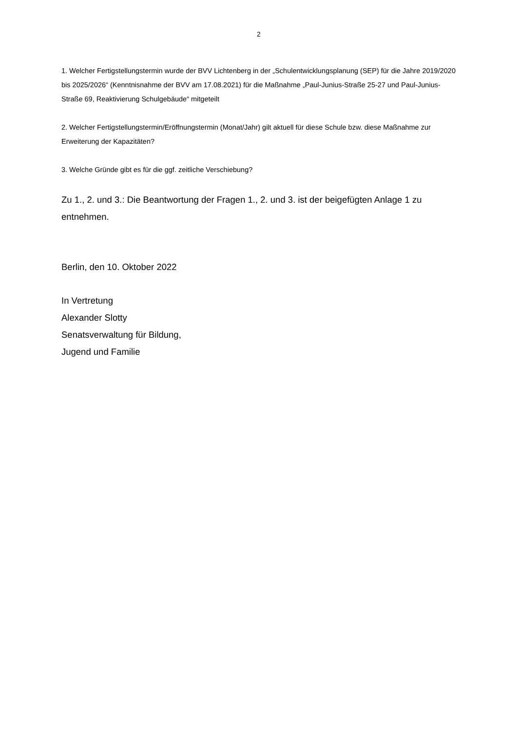2
1. Welcher Fertigstellungstermin wurde der BVV Lichtenberg in der „Schulentwicklungsplanung (SEP) für die Jahre 2019/2020 bis 2025/2026“ (Kenntnisnahme der BVV am 17.08.2021) für die Maßnahme „Paul-Junius-Straße 25-27 und Paul-Junius-Straße 69, Reaktivierung Schulgebäude“ mitgeteilt
2. Welcher Fertigstellungstermin/Eröffnungstermin (Monat/Jahr) gilt aktuell für diese Schule bzw. diese Maßnahme zur Erweiterung der Kapazitäten?
3. Welche Gründe gibt es für die ggf. zeitliche Verschiebung?
Zu 1., 2. und 3.: Die Beantwortung der Fragen 1., 2. und 3. ist der beigefügten Anlage 1 zu entnehmen.
Berlin, den 10. Oktober 2022
In Vertretung
Alexander Slotty
Senatsverwaltung für Bildung,
Jugend und Familie